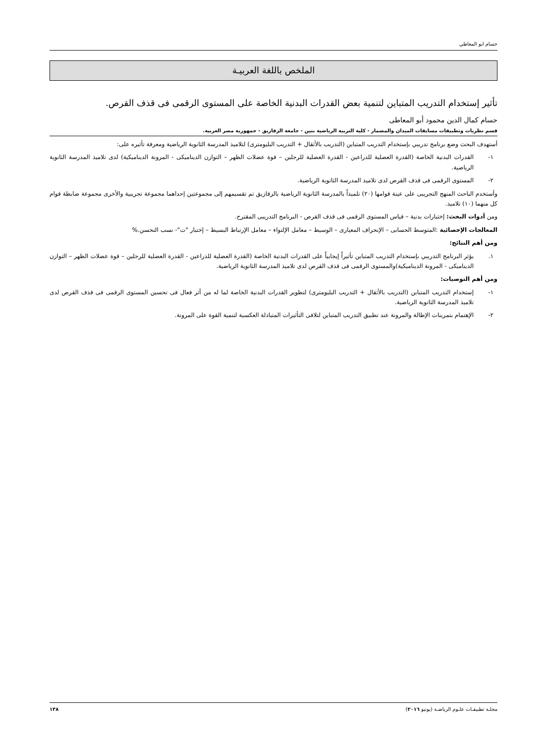حسام ابو المعاطي
الملخص باللغة العربيـة
تأثير إستخدام التدريب المتباين لتنمية بعض القدرات البدنية الخاصة على المستوى الرقمى فى قذف القرص.
حسام كمال الدين محمود أبو المعاطى
قسم نظريات وتطبيقات مسابقات الميدان والمضمار - كلية التربية الرياضية بنين - جامعة الزقازيق - جمهورية مصر العربية.
أستهدف البحث وضع برنامج تدريبي بإستخدام التدريب المتباين (التدريب بالأثقال + التدريب البليومترى) لتلاميذ المدرسة الثانوية الرياضية ومعرفة تأثيره على:
١- القدرات البدنية الخاصة (القدرة العضلية للذراعين - القدرة العضلية للرجلين – قوة عضلات الظهر – التوازن الديناميكى - المرونة الديناميكية) لدى تلاميذ المدرسة الثانوية الرياضية.
٢- المستوى الرقمى فى قذف القرص لدى تلاميذ المدرسة الثانوية الرياضية.
وأستخدم الباحث المنهج التجريبى على عينة قوامها (٢٠) تلميذاً بالمدرسة الثانوية الرياضية بالزقازيق تم تقسيمهم إلى مجموعتين إحداهما مجموعة تجريبية والأخرى مجموعة ضابطة قوام كل منهما (١٠) تلاميذ.
ومن أدوات البحث: إختبارات بدنية – قياس المستوى الرقمى فى قذف القرص - البرنامج التدريبى المقترح.
المعالجات الإحصائية :المتوسط الحسابى – الإنحراف المعيارى – الوسيط – معامل الإلتواء – معامل الإرتباط البسيط – إختبار "ت"- نسب التحسن.%
ومن أهم النتائج:
١. يؤثر البرنامج التدريبي بإستخدام التدريب المتباين تأثيراً إيجابياً على القدرات البدنية الخاصة (القدرة العضلية للذراعين - القدرة العضلية للرجلين – قوة عضلات الظهر – التوازن الديناميكى - المرونة الديناميكية)والمستوى الرقمى فى قذف القرص لدى تلاميذ المدرسة الثانوية الرياضية.
ومن أهم التوصيات:
١- إستخدام التدريب المتباين (التدريب بالأثقال + التدريب البليومترى) لتطوير القدرات البدنية الخاصة لما له من أثر فعال فى تحسين المستوى الرقمى فى قذف القرص لدى تلاميذ المدرسة الثانوية الرياضية.
٢- الإهتمام بتمرينات الإطالة والمرونة عند تطبيق التدريب المتباين لتلافى التأثيرات المتبادلة العكسية لتنمية القوة على المرونة.
مجلـة تطبيقـات علـوم الرياضـة (يونيو ٢٠١٦) ١٣٨